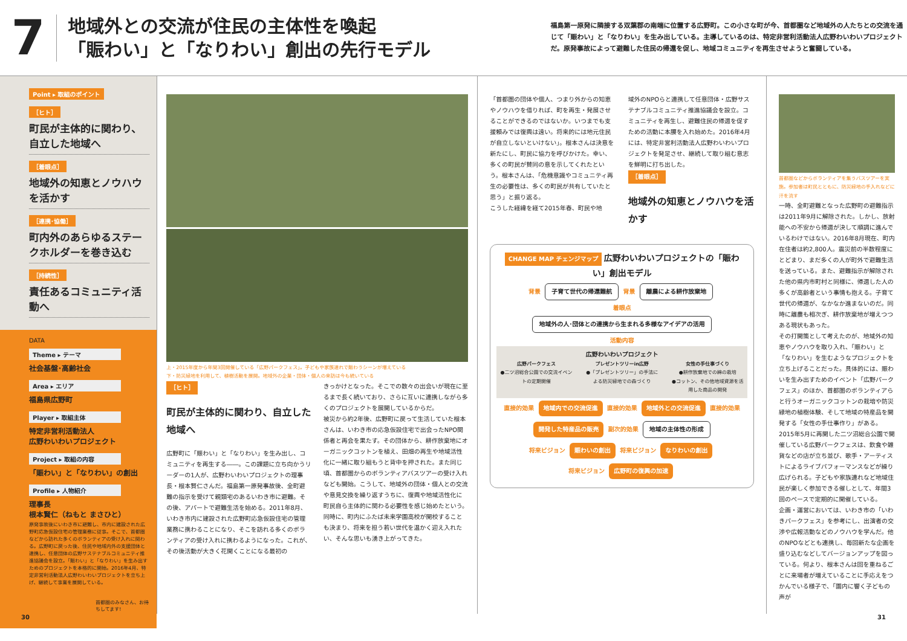7
地域外との交流が住民の主体性を喚起
「賑わい」と「なりわい」創出の先行モデル
福島第一原発に隣接する双葉郡の南端に位置する広野町。この小さな町が今、首都圏など地域外の人たちとの交流を通じて「賑わい」と「なりわい」を生み出している。主導しているのは、特定非営利活動法人広野わいわいプロジェクトだ。原発事故によって避難した住民の帰還を促し、地域コミュニティを再生させようと奮闘している。
Point ▸ 取組のポイント
［ヒト］
町民が主体的に関わり、自立した地域へ
［着眼点］
地域外の知恵とノウハウを活かす
［連携･協働］
町内外のあらゆるステークホルダーを巻き込む
［持続性］
責任あるコミュニティ活動へ
DATA
Theme ▸ テーマ
社会基盤･高齢社会
Area ▸ エリア
福島県広野町
Player ▸ 取組主体
特定非営利活動法人
広野わいわいプロジェクト
Project ▸ 取組の内容
「賑わい」と「なりわい」の創出
Profile ▸ 人物紹介
理事長
根本賢仁（ねもと まさひと）
原発事故後にいわき市に避難し、市内に建設された広野町応急仮設住宅の管理業務に従事。そこで、首都圏などから訪れた多くのボランティアの受け入れに関わる。広野町に戻った後、住民や地域内外の支援団体と連携し、任意団体の広野サステナブルコミュニティ推進協議会を設立。「賑わい」と「なりわい」を生み出すためのプロジェクトを本格的に開始。2016年4月、特定非営利活動法人広野わいわいプロジェクトを立ち上げ、継続して事業を展開している。
首都圏のみなさん、お待ちしてます!
上・2015年度から年間3回開催している「広野パークフェス」。子どもや家族連れで賑わうシーンが増えている
下・防災緑地を利用して、植樹活動を展開。地域外の企業・団体・個人の来訪は今も続いている
［ヒト］
町民が主体的に関わり、自立した地域へ
広野町に「賑わい」と「なりわい」を生み出し、コミュニティを再生する――。この課題に立ち向かうリーダーの1人が、広野わいわいプロジェクトの理事長・根本賢仁さんだ。福島第一原発事故後、全町避難の指示を受けて親類宅のあるいわき市に避難。その後、アパートで避難生活を始める。2011年8月、いわき市内に建設された広野町応急仮設住宅の管理業務に携わることになり、そこを訪れる多くのボランティアの受け入れに携わるようになった。これが、その後活動が大きく花開くことになる最初の
きっかけとなった。そこでの数々の出会いが現在に至るまで長く続いており、さらに互いに連携しながら多くのプロジェクトを展開しているからだ。
被災から約2年後、広野町に戻って生活していた根本さんは、いわき市の応急仮設住宅で出会ったNPO関係者と再会を果たす。その団体から、耕作放棄地にオーガニックコットンを植え、田畑の再生や地域活性化に一緒に取り組もうと背中を押された。また同じ頃、首都圏からのボランティアバスツアーの受け入れなども開始。こうして、地域外の団体・個人との交流や意見交換を繰り返すうちに、復興や地域活性化に町民自ら主体的に関わる必要性を感じ始めたという。同時に、町内にふたば未来学園高校が開校することも決まり、将来を担う若い世代を温かく迎え入れたい、そんな思いも湧き上がってきた。
「首都圏の団体や個人、つまり外からの知恵やノウハウを借りれば、町を再生・発展させることができるのではないか。いつまでも支援頼みでは復興は遠い。将来的には地元住民が自立しないといけない」。根本さんは決意を新たにし、町民に協力を呼びかけた。幸い、多くの町民が賛同の意を示してくれたという。根本さんは、「危機意識やコミュニティ再生の必要性は、多くの町民が共有していたと思う」と振り返る。
こうした経緯を経て2015年春、町民や地
域外のNPOらと連携して任意団体・広野サステナブルコミュニティ推進協議会を設立。コミュニティを再生し、避難住民の帰還を促すための活動に本腰を入れ始めた。2016年4月には、特定非営利活動法人広野わいわいプロジェクトを発足させ、継続して取り組む意志を鮮明に打ち出した。
［着眼点］
地域外の知恵とノウハウを活かす
CHANGE MAP チェンジマップ 広野わいわいプロジェクトの「賑わい」創出モデル
背景 子育て世代の帰還難航 背景 離農による耕作放棄地
着眼点
地域外の人･団体との連携から生まれる多様なアイデアの活用
活動内容
広野わいわいプロジェクト
広野パークフェス
●二ツ沼総合公園での交流イベントの定期開催
プレゼントツリーin広野
●「プレゼントツリー」の手法による防災緑地での森づくり
女性の手仕事づくり
●耕作放棄地での綿の栽培
●コットン、その他地域資源を活用した商品の開発
直接的効果 地域内での交流促進 直接的効果 地域外との交流促進 直接的効果 開発した特産品の販売 副次的効果 地域の主体性の形成
将来ビジョン 賑わいの創出 将来ビジョン なりわいの創出
将来ビジョン 広野町の復興の加速
首都圏などからボランティアを集うバスツアーを実施。参加者は町民とともに、防災緑地の手入れなどに汗を流す
一時、全町避難となった広野町の避難指示は2011年9月に解除された。しかし、放射能への不安から帰還が決して順調に進んでいるわけではない。2016年8月現在、町内在住者は約2,800人。震災前の半数程度にとどまり、まだ多くの人が町外で避難生活を送っている。また、避難指示が解除された他の県内市町村と同様に、帰還した人の多くが高齢者という事情も抱える。子育て世代の帰還が、なかなか進まないのだ。同時に離農も相次ぎ、耕作放棄地が増えつつある現状もあった。
その打開策として考えたのが、地域外の知恵やノウハウを取り入れ、「賑わい」と「なりわい」を生むようなプロジェクトを立ち上げることだった。具体的には、賑わいを生み出すためのイベント「広野パークフェス」のほか、首都圏のボランティアらと行うオーガニックコットンの栽培や防災緑地の植樹体験、そして地域の特産品を開発する「女性の手仕事作り」がある。
2015年5月に再開した二ツ沼総合公園で開催している広野パークフェスは、飲食や雑貨などの店が立ち並び、歌手・アーティストによるライブパフォーマンスなどが繰り広げられる。子どもや家族連れなど地域住民が楽しく参加できる催しとして、年間3回のペースで定期的に開催している。
企画・運営においては、いわき市の「いわきパークフェス」を参考にし、出演者の交渉や広報活動などのノウハウを学んだ。他のNPOなどとも連携し、毎回新たな企画を盛り込むなどしてバージョンアップを図っている。何より、根本さんは回を重ねるごとに来場者が増えていることに手応えをつかんでいる様子で、「園内に響く子どもの声が
30 31